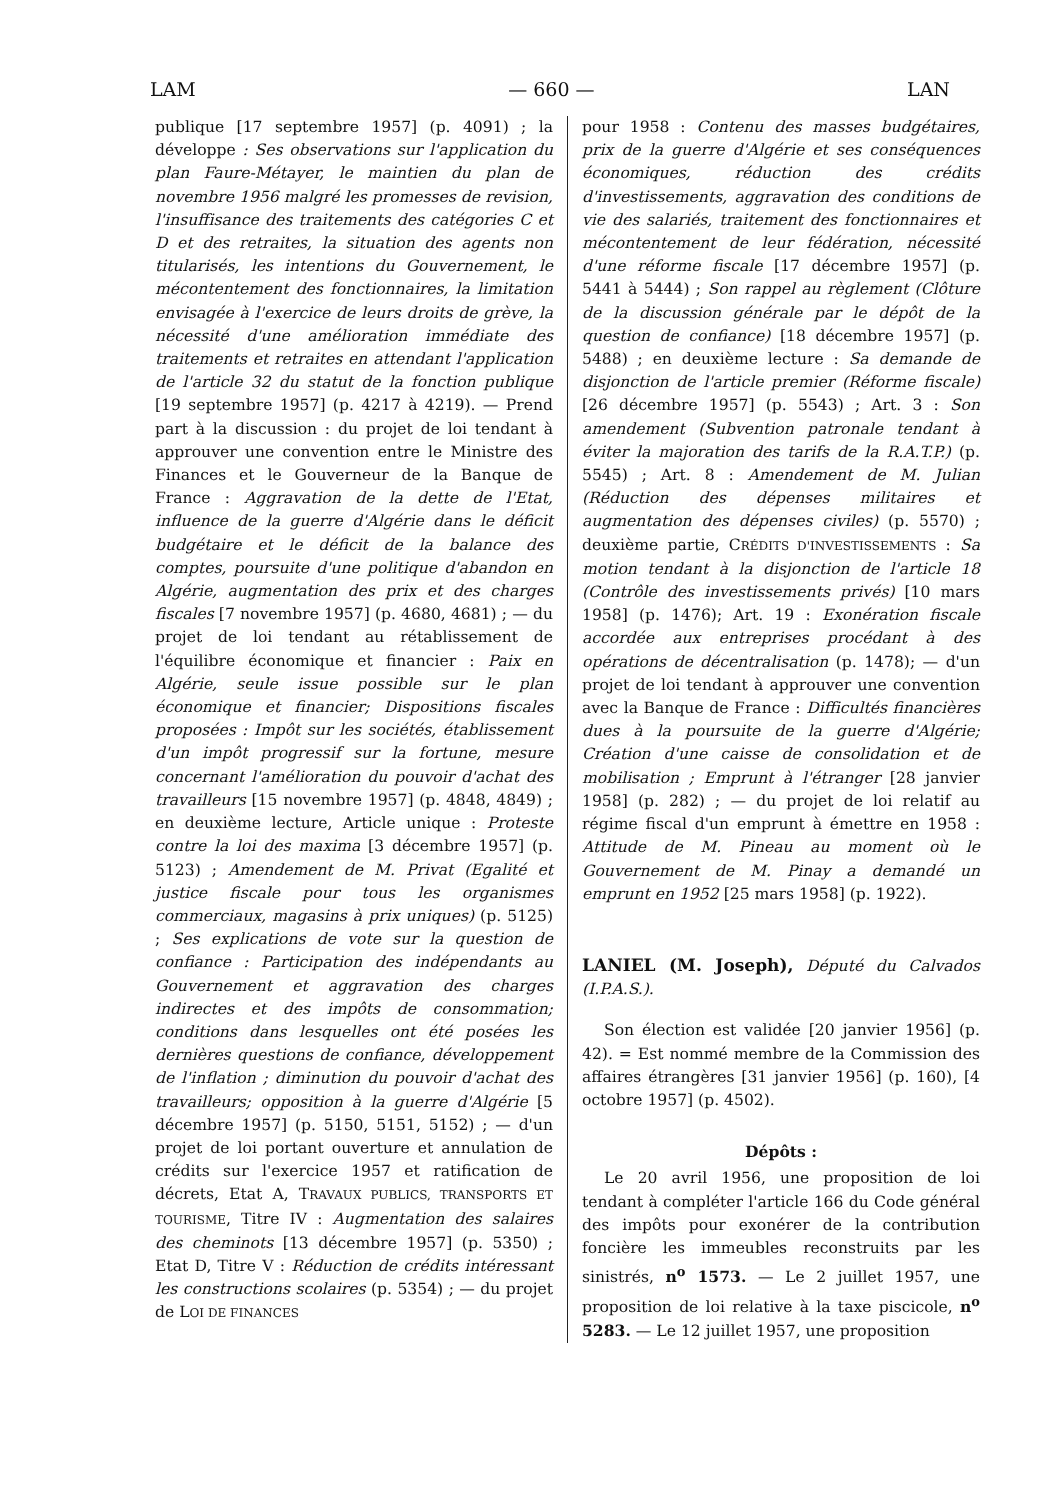LAM — 660 — LAN
publique [17 septembre 1957] (p. 4091) ; la développe : Ses observations sur l'application du plan Faure-Métayer, le maintien du plan de novembre 1956 malgré les promesses de revision, l'insuffisance des traitements des catégories C et D et des retraites, la situation des agents non titularisés, les intentions du Gouvernement, le mécontentement des fonctionnaires, la limitation envisagée à l'exercice de leurs droits de grève, la nécessité d'une amélioration immédiate des traitements et retraites en attendant l'application de l'article 32 du statut de la fonction publique [19 septembre 1957] (p. 4217 à 4219). — Prend part à la discussion : du projet de loi tendant à approuver une convention entre le Ministre des Finances et le Gouverneur de la Banque de France : Aggravation de la dette de l'Etat, influence de la guerre d'Algérie dans le déficit budgétaire et le déficit de la balance des comptes, poursuite d'une politique d'abandon en Algérie, augmentation des prix et des charges fiscales [7 novembre 1957] (p. 4680, 4681) ; — du projet de loi tendant au rétablissement de l'équilibre économique et financier : Paix en Algérie, seule issue possible sur le plan économique et financier; Dispositions fiscales proposées : Impôt sur les sociétés, établissement d'un impôt progressif sur la fortune, mesure concernant l'amélioration du pouvoir d'achat des travailleurs [15 novembre 1957] (p. 4848, 4849) ; en deuxième lecture, Article unique : Proteste contre la loi des maxima [3 décembre 1957] (p. 5123) ; Amendement de M. Privat (Egalité et justice fiscale pour tous les organismes commerciaux, magasins à prix uniques) (p. 5125) ; Ses explications de vote sur la question de confiance : Participation des indépendants au Gouvernement et aggravation des charges indirectes et des impôts de consommation; conditions dans lesquelles ont été posées les dernières questions de confiance, développement de l'inflation ; diminution du pouvoir d'achat des travailleurs; opposition à la guerre d'Algérie [5 décembre 1957] (p. 5150, 5151, 5152) ; — d'un projet de loi portant ouverture et annulation de crédits sur l'exercice 1957 et ratification de décrets, Etat A, TRAVAUX PUBLICS, TRANSPORTS ET TOURISME, Titre IV : Augmentation des salaires des cheminots [13 décembre 1957] (p. 5350) ; Etat D, Titre V : Réduction de crédits intéressant les constructions scolaires (p. 5354) ; — du projet de LOI DE FINANCES
pour 1958 : Contenu des masses budgétaires, prix de la guerre d'Algérie et ses conséquences économiques, réduction des crédits d'investissements, aggravation des conditions de vie des salariés, traitement des fonctionnaires et mécontentement de leur fédération, nécessité d'une réforme fiscale [17 décembre 1957] (p. 5441 à 5444) ; Son rappel au règlement (Clôture de la discussion générale par le dépôt de la question de confiance) [18 décembre 1957] (p. 5488) ; en deuxième lecture : Sa demande de disjonction de l'article premier (Réforme fiscale) [26 décembre 1957] (p. 5543) ; Art. 3 : Son amendement (Subvention patronale tendant à éviter la majoration des tarifs de la R.A.T.P.) (p. 5545) ; Art. 8 : Amendement de M. Julian (Réduction des dépenses militaires et augmentation des dépenses civiles) (p. 5570) ; deuxième partie, CRÉDITS D'INVESTISSEMENTS : Sa motion tendant à la disjonction de l'article 18 (Contrôle des investissements privés) [10 mars 1958] (p. 1476); Art. 19 : Exonération fiscale accordée aux entreprises procédant à des opérations de décentralisation (p. 1478); — d'un projet de loi tendant à approuver une convention avec la Banque de France : Difficultés financières dues à la poursuite de la guerre d'Algérie; Création d'une caisse de consolidation et de mobilisation ; Emprunt à l'étranger [28 janvier 1958] (p. 282) ; — du projet de loi relatif au régime fiscal d'un emprunt à émettre en 1958 : Attitude de M. Pineau au moment où le Gouvernement de M. Pinay a demandé un emprunt en 1952 [25 mars 1958] (p. 1922).
LANIEL (M. Joseph), Député du Calvados (I.P.A.S.).
Son élection est validée [20 janvier 1956] (p. 42). = Est nommé membre de la Commission des affaires étrangères [31 janvier 1956] (p. 160), [4 octobre 1957] (p. 4502).
Dépôts :
Le 20 avril 1956, une proposition de loi tendant à compléter l'article 166 du Code général des impôts pour exonérer de la contribution foncière les immeubles reconstruits par les sinistrés, n<sup>o</sup> 1573. — Le 2 juillet 1957, une proposition de loi relative à la taxe piscicole, n<sup>o</sup> 5283. — Le 12 juillet 1957, une proposition